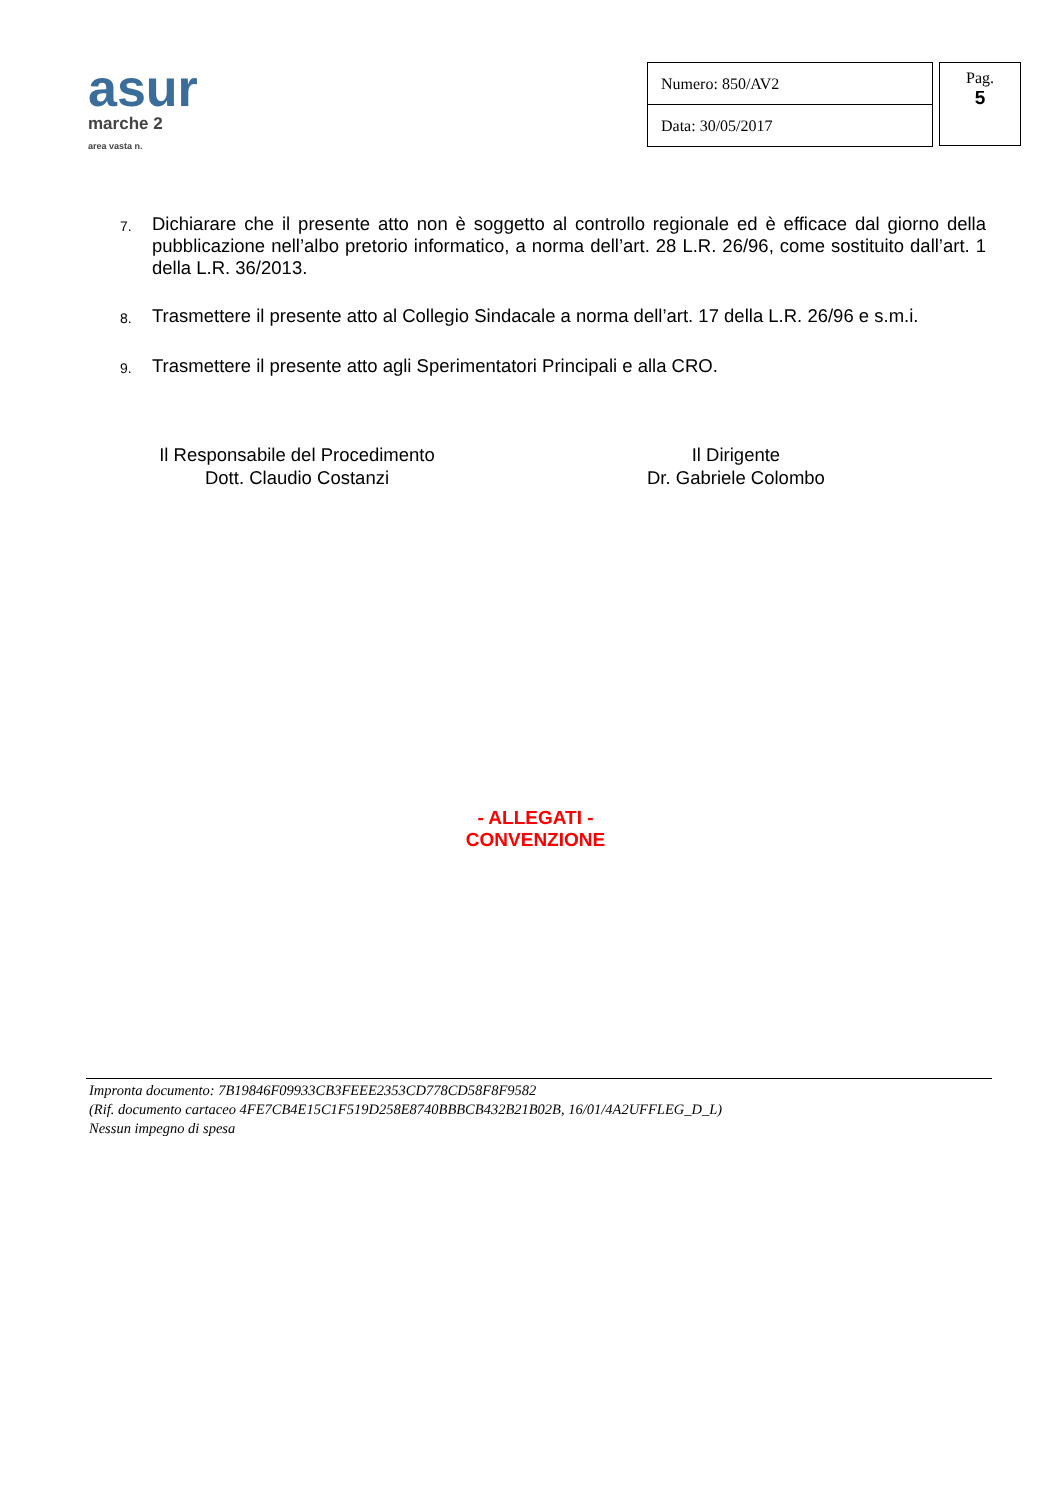asur
marche 2
area vasta n.
| Numero: 850/AV2 |
| Data: 30/05/2017 |
Pag.
5
7. Dichiarare che il presente atto non è soggetto al controllo regionale ed è efficace dal giorno della pubblicazione nell’albo pretorio informatico, a norma dell’art. 28 L.R. 26/96, come sostituito dall’art. 1 della L.R. 36/2013.
8. Trasmettere il presente atto al Collegio Sindacale a norma dell’art. 17 della L.R. 26/96 e s.m.i.
9. Trasmettere il presente atto agli Sperimentatori Principali e alla CRO.
Il Responsabile del Procedimento
Dott. Claudio Costanzi
Il Dirigente
Dr. Gabriele Colombo
- ALLEGATI -
CONVENZIONE
Impronta documento: 7B19846F09933CB3FEEE2353CD778CD58F8F9582
(Rif. documento cartaceo 4FE7CB4E15C1F519D258E8740BBBCB432B21B02B, 16/01/4A2UFFLEG_D_L)
Nessun impegno di spesa